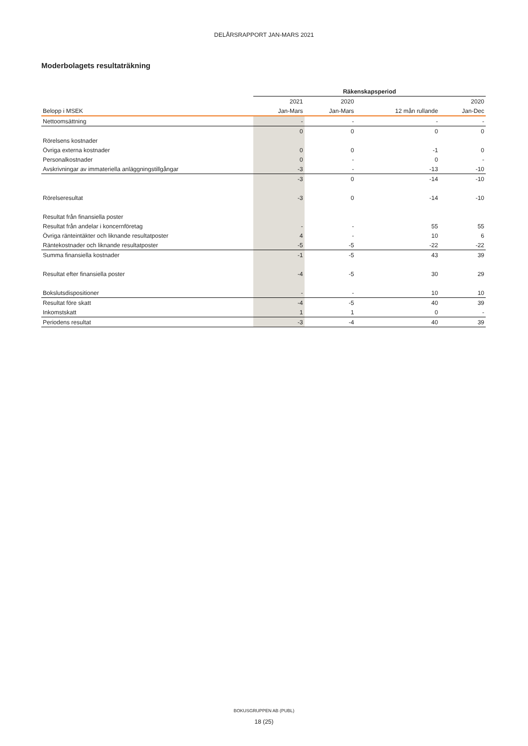DELÅRSRAPPORT JAN-MARS 2021
Moderbolagets resultaträkning
| | Räkenskapsperiod | | | |
| --- | --- | --- | --- | --- |
| | 2021 | 2020 | | 2020 |
| Belopp i MSEK | Jan-Mars | Jan-Mars | 12 mån rullande | Jan-Dec |
| Nettoomsättning | - | - | - | - |
| | 0 | 0 | 0 | 0 |
| Rörelsens kostnader | | | | |
| Övriga externa kostnader | 0 | 0 | -1 | 0 |
| Personalkostnader | 0 | - | 0 | - |
| Avskrivningar av immateriella anläggningstillgångar | -3 | - | -13 | -10 |
| | -3 | 0 | -14 | -10 |
| Rörelseresultat | -3 | 0 | -14 | -10 |
| Resultat från finansiella poster | | | | |
| Resultat från andelar i koncernföretag | - | - | 55 | 55 |
| Övriga ränteintäkter och liknande resultatposter | 4 | - | 10 | 6 |
| Räntekostnader och liknande resultatposter | -5 | -5 | -22 | -22 |
| Summa finansiella kostnader | -1 | -5 | 43 | 39 |
| Resultat efter finansiella poster | -4 | -5 | 30 | 29 |
| Bokslutsdispositioner | - | - | 10 | 10 |
| Resultat före skatt | -4 | -5 | 40 | 39 |
| Inkomstskatt | 1 | 1 | 0 | - |
| Periodens resultat | -3 | -4 | 40 | 39 |
BOKUSGRUPPEN AB (PUBL)
18 (25)